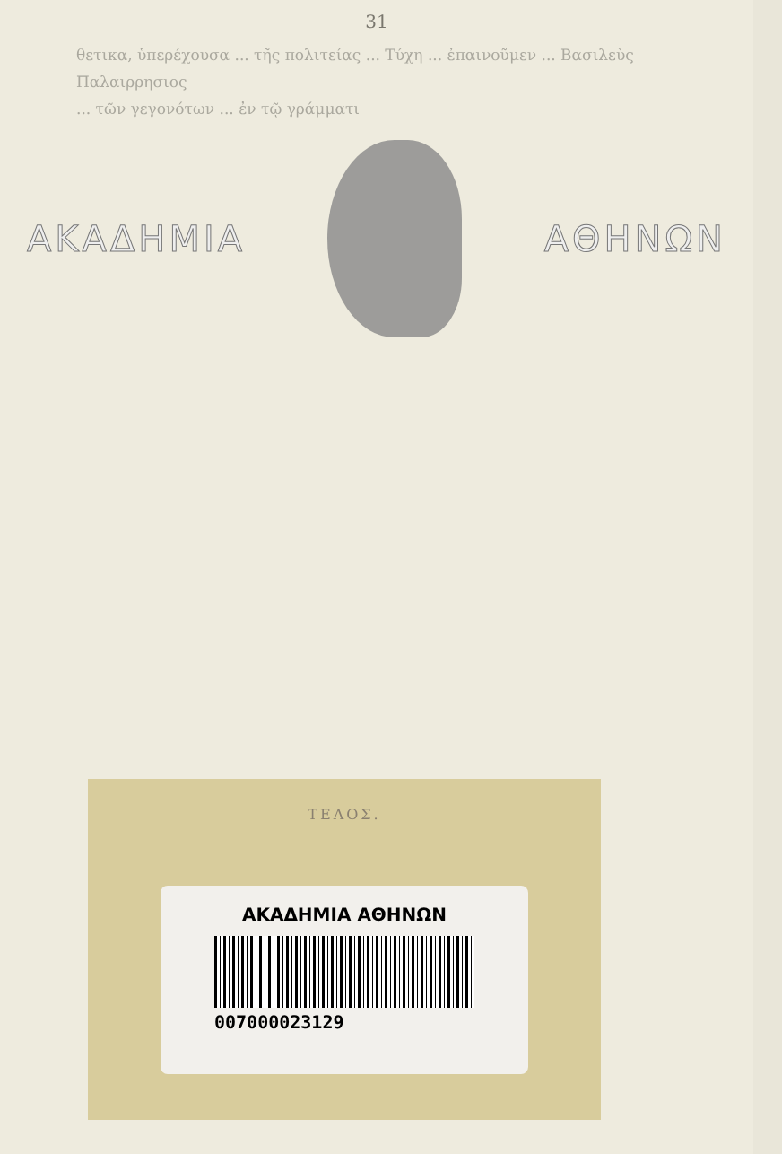31
θετικα, ὑπερέχουσα ... τῆς πολιτείας ... Τύχη ... ἐπαινοῦμεν ... Βασιλεὺς Παλαιρρησιος
... τῶν γεγονότων ... ἐν τῷ γράμματι
ΑΚΑΔΗΜΙΑ ΑΘΗΝΩΝ
ΤΕΛΟΣ.
ΑΚΑΔΗΜΙΑ ΑΘΗΝΩΝ
007000023129